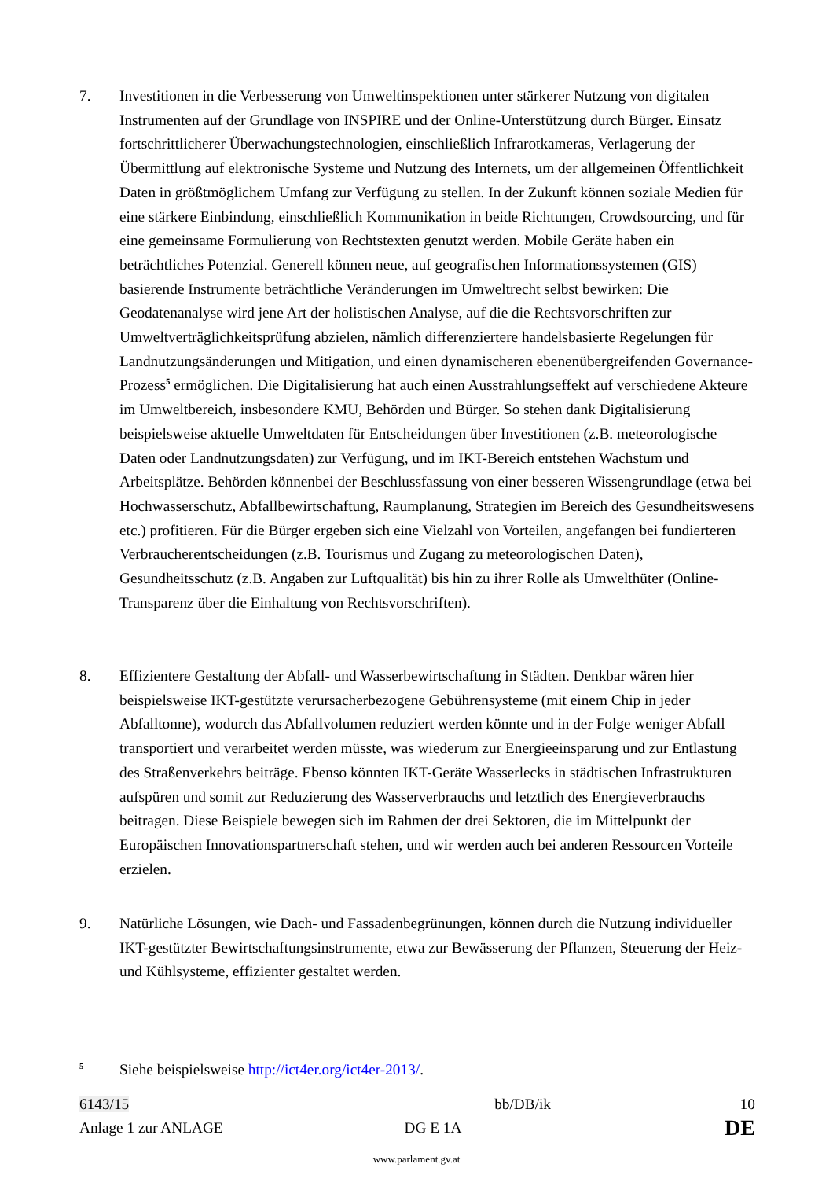7. Investitionen in die Verbesserung von Umweltinspektionen unter stärkerer Nutzung von digitalen Instrumenten auf der Grundlage von INSPIRE und der Online-Unterstützung durch Bürger. Einsatz fortschrittlicherer Überwachungstechnologien, einschließlich Infrarotkameras, Verlagerung der Übermittlung auf elektronische Systeme und Nutzung des Internets, um der allgemeinen Öffentlichkeit Daten in größtmöglichem Umfang zur Verfügung zu stellen. In der Zukunft können soziale Medien für eine stärkere Einbindung, einschließlich Kommunikation in beide Richtungen, Crowdsourcing, und für eine gemeinsame Formulierung von Rechtstexten genutzt werden. Mobile Geräte haben ein beträchtliches Potenzial. Generell können neue, auf geografischen Informationssystemen (GIS) basierende Instrumente beträchtliche Veränderungen im Umweltrecht selbst bewirken: Die Geodatenanalyse wird jene Art der holistischen Analyse, auf die die Rechtsvorschriften zur Umweltverträglichkeitsprüfung abzielen, nämlich differenziertere handelsbasierte Regelungen für Landnutzungsänderungen und Mitigation, und einen dynamischeren ebenenübergreifenden Governance-Prozess<sup>5</sup> ermöglichen. Die Digitalisierung hat auch einen Ausstrahlungseffekt auf verschiedene Akteure im Umweltbereich, insbesondere KMU, Behörden und Bürger. So stehen dank Digitalisierung beispielsweise aktuelle Umweltdaten für Entscheidungen über Investitionen (z.B. meteorologische Daten oder Landnutzungsdaten) zur Verfügung, und im IKT-Bereich entstehen Wachstum und Arbeitsplätze. Behörden könnenbei der Beschlussfassung von einer besseren Wissengrundlage (etwa bei Hochwasserschutz, Abfallbewirtschaftung, Raumplanung, Strategien im Bereich des Gesundheitswesens etc.) profitieren. Für die Bürger ergeben sich eine Vielzahl von Vorteilen, angefangen bei fundierteren Verbraucherentscheidungen (z.B. Tourismus und Zugang zu meteorologischen Daten), Gesundheitsschutz (z.B. Angaben zur Luftqualität) bis hin zu ihrer Rolle als Umwelthüter (Online-Transparenz über die Einhaltung von Rechtsvorschriften).
8. Effizientere Gestaltung der Abfall- und Wasserbewirtschaftung in Städten. Denkbar wären hier beispielsweise IKT-gestützte verursacherbezogene Gebührensysteme (mit einem Chip in jeder Abfalltonne), wodurch das Abfallvolumen reduziert werden könnte und in der Folge weniger Abfall transportiert und verarbeitet werden müsste, was wiederum zur Energieeinsparung und zur Entlastung des Straßenverkehrs beiträge. Ebenso könnten IKT-Geräte Wasserlecks in städtischen Infrastrukturen aufspüren und somit zur Reduzierung des Wasserverbrauchs und letztlich des Energieverbrauchs beitragen. Diese Beispiele bewegen sich im Rahmen der drei Sektoren, die im Mittelpunkt der Europäischen Innovationspartnerschaft stehen, und wir werden auch bei anderen Ressourcen Vorteile erzielen.
9. Natürliche Lösungen, wie Dach- und Fassadenbegrünungen, können durch die Nutzung individueller IKT-gestützter Bewirtschaftungsinstrumente, etwa zur Bewässerung der Pflanzen, Steuerung der Heiz- und Kühlsysteme, effizienter gestaltet werden.
5
Siehe beispielsweise http://ict4er.org/ict4er-2013/.
6143/15 bb/DB/ik 10
Anlage 1 zur ANLAGE DG E 1A DE
www.parlament.gv.at